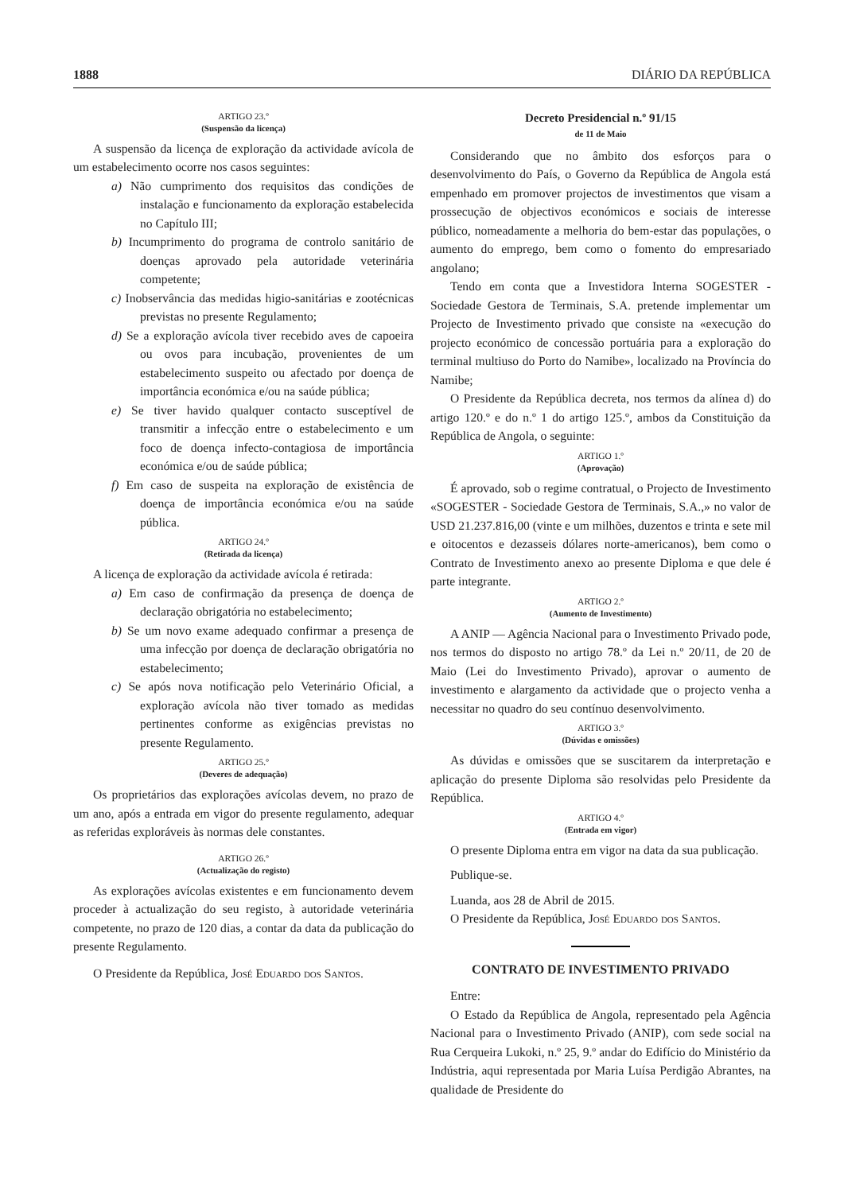1888 DIÁRIO DA REPÚBLICA
ARTIGO 23.º
(Suspensão da licença)
A suspensão da licença de exploração da actividade avícola de um estabelecimento ocorre nos casos seguintes:
a) Não cumprimento dos requisitos das condições de instalação e funcionamento da exploração estabelecida no Capítulo III;
b) Incumprimento do programa de controlo sanitário de doenças aprovado pela autoridade veterinária competente;
c) Inobservância das medidas higio-sanitárias e zootécnicas previstas no presente Regulamento;
d) Se a exploração avícola tiver recebido aves de capoeira ou ovos para incubação, provenientes de um estabelecimento suspeito ou afectado por doença de importância económica e/ou na saúde pública;
e) Se tiver havido qualquer contacto susceptível de transmitir a infecção entre o estabelecimento e um foco de doença infecto-contagiosa de importância económica e/ou de saúde pública;
f) Em caso de suspeita na exploração de existência de doença de importância económica e/ou na saúde pública.
ARTIGO 24.º
(Retirada da licença)
A licença de exploração da actividade avícola é retirada:
a) Em caso de confirmação da presença de doença de declaração obrigatória no estabelecimento;
b) Se um novo exame adequado confirmar a presença de uma infecção por doença de declaração obrigatória no estabelecimento;
c) Se após nova notificação pelo Veterinário Oficial, a exploração avícola não tiver tomado as medidas pertinentes conforme as exigências previstas no presente Regulamento.
ARTIGO 25.º
(Deveres de adequação)
Os proprietários das explorações avícolas devem, no prazo de um ano, após a entrada em vigor do presente regulamento, adequar as referidas exploráveis às normas dele constantes.
ARTIGO 26.º
(Actualização do registo)
As explorações avícolas existentes e em funcionamento devem proceder à actualização do seu registo, à autoridade veterinária competente, no prazo de 120 dias, a contar da data da publicação do presente Regulamento.
O Presidente da República, José Eduardo dos Santos.
Decreto Presidencial n.º 91/15
de 11 de Maio
Considerando que no âmbito dos esforços para o desenvolvimento do País, o Governo da República de Angola está empenhado em promover projectos de investimentos que visam a prossecução de objectivos económicos e sociais de interesse público, nomeadamente a melhoria do bem-estar das populações, o aumento do emprego, bem como o fomento do empresariado angolano;
Tendo em conta que a Investidora Interna SOGESTER - Sociedade Gestora de Terminais, S.A. pretende implementar um Projecto de Investimento privado que consiste na «execução do projecto económico de concessão portuária para a exploração do terminal multiuso do Porto do Namibe», localizado na Província do Namibe;
O Presidente da República decreta, nos termos da alínea d) do artigo 120.º e do n.º 1 do artigo 125.º, ambos da Constituição da República de Angola, o seguinte:
ARTIGO 1.º
(Aprovação)
É aprovado, sob o regime contratual, o Projecto de Investimento «SOGESTER - Sociedade Gestora de Terminais, S.A.,» no valor de USD 21.237.816,00 (vinte e um milhões, duzentos e trinta e sete mil e oitocentos e dezasseis dólares norte-americanos), bem como o Contrato de Investimento anexo ao presente Diploma e que dele é parte integrante.
ARTIGO 2.º
(Aumento de Investimento)
A ANIP — Agência Nacional para o Investimento Privado pode, nos termos do disposto no artigo 78.º da Lei n.º 20/11, de 20 de Maio (Lei do Investimento Privado), aprovar o aumento de investimento e alargamento da actividade que o projecto venha a necessitar no quadro do seu contínuo desenvolvimento.
ARTIGO 3.º
(Dúvidas e omissões)
As dúvidas e omissões que se suscitarem da interpretação e aplicação do presente Diploma são resolvidas pelo Presidente da República.
ARTIGO 4.º
(Entrada em vigor)
O presente Diploma entra em vigor na data da sua publicação.
Publique-se.
Luanda, aos 28 de Abril de 2015.
O Presidente da República, José Eduardo dos Santos.
CONTRATO DE INVESTIMENTO PRIVADO
Entre:
O Estado da República de Angola, representado pela Agência Nacional para o Investimento Privado (ANIP), com sede social na Rua Cerqueira Lukoki, n.º 25, 9.º andar do Edifício do Ministério da Indústria, aqui representada por Maria Luísa Perdigão Abrantes, na qualidade de Presidente do